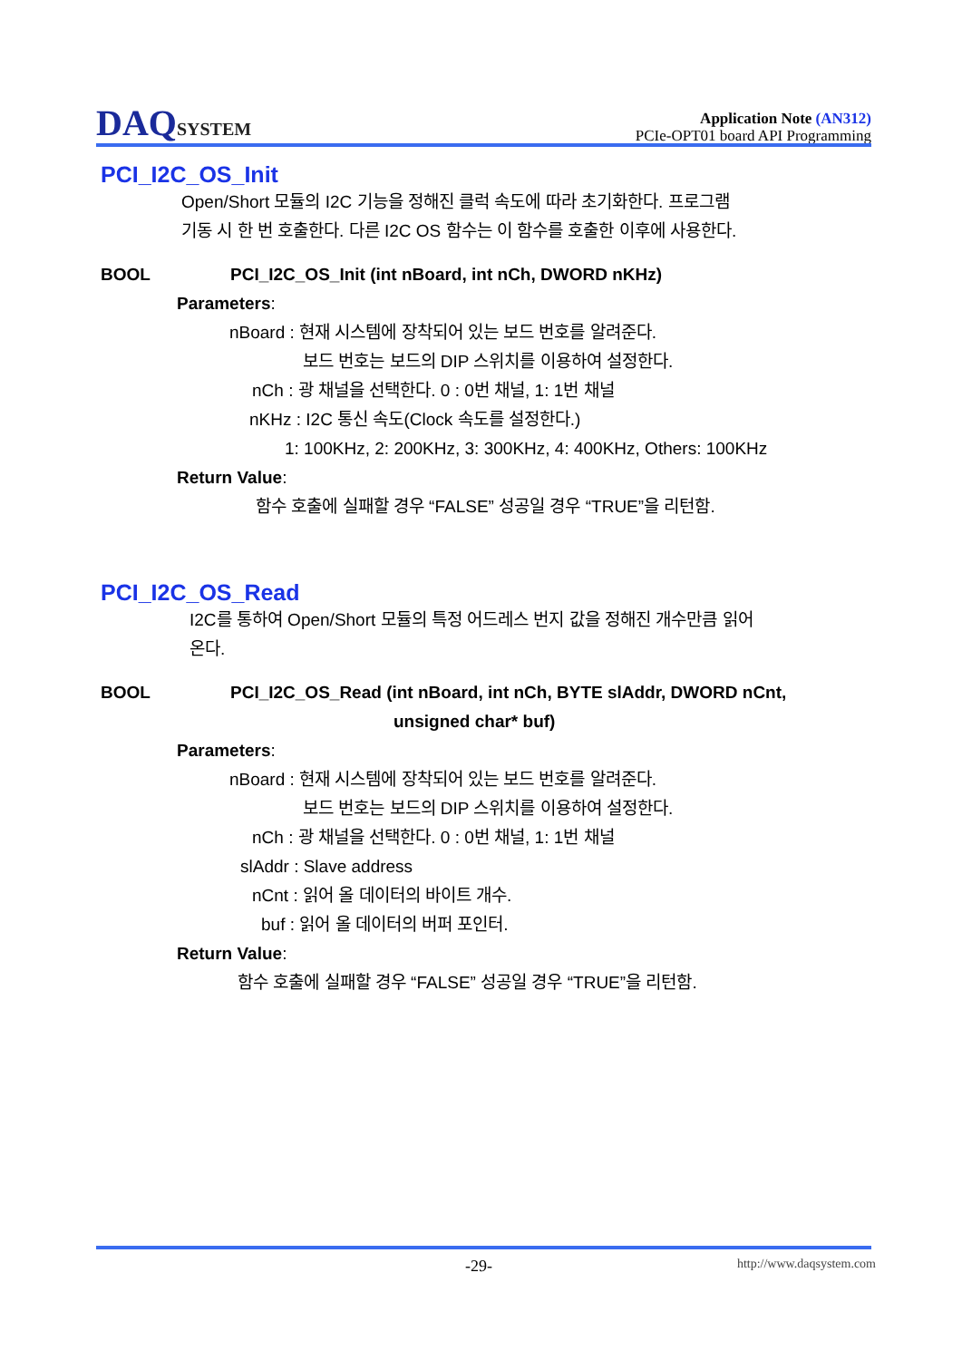DAQSYSTEM
Application Note (AN312)
PCIe-OPT01 board API Programming
PCI_I2C_OS_Init
Open/Short 모듈의 I2C 기능을 정해진 클럭 속도에 따라 초기화한다. 프로그램
기동 시 한 번 호출한다. 다른 I2C OS 함수는 이 함수를 호출한 이후에 사용한다.
BOOL PCI_I2C_OS_Init (int nBoard, int nCh, DWORD nKHz)
Parameters:
nBoard : 현재 시스템에 장착되어 있는 보드 번호를 알려준다.
보드 번호는 보드의 DIP 스위치를 이용하여 설정한다.
nCh : 광 채널을 선택한다. 0 : 0번 채널, 1: 1번 채널
nKHz : I2C 통신 속도(Clock 속도를 설정한다.)
1: 100KHz, 2: 200KHz, 3: 300KHz, 4: 400KHz, Others: 100KHz
Return Value:
함수 호출에 실패할 경우 “FALSE” 성공일 경우 “TRUE”을 리턴함.
PCI_I2C_OS_Read
I2C를 통하여 Open/Short 모듈의 특정 어드레스 번지 값을 정해진 개수만큼 읽어
온다.
BOOL PCI_I2C_OS_Read (int nBoard, int nCh, BYTE slAddr, DWORD nCnt,
unsigned char* buf)
Parameters:
nBoard : 현재 시스템에 장착되어 있는 보드 번호를 알려준다.
보드 번호는 보드의 DIP 스위치를 이용하여 설정한다.
nCh : 광 채널을 선택한다. 0 : 0번 채널, 1: 1번 채널
slAddr : Slave address
nCnt : 읽어 올 데이터의 바이트 개수.
buf : 읽어 올 데이터의 버퍼 포인터.
Return Value:
함수 호출에 실패할 경우 “FALSE” 성공일 경우 “TRUE”을 리턴함.
-29- http://www.daqsystem.com